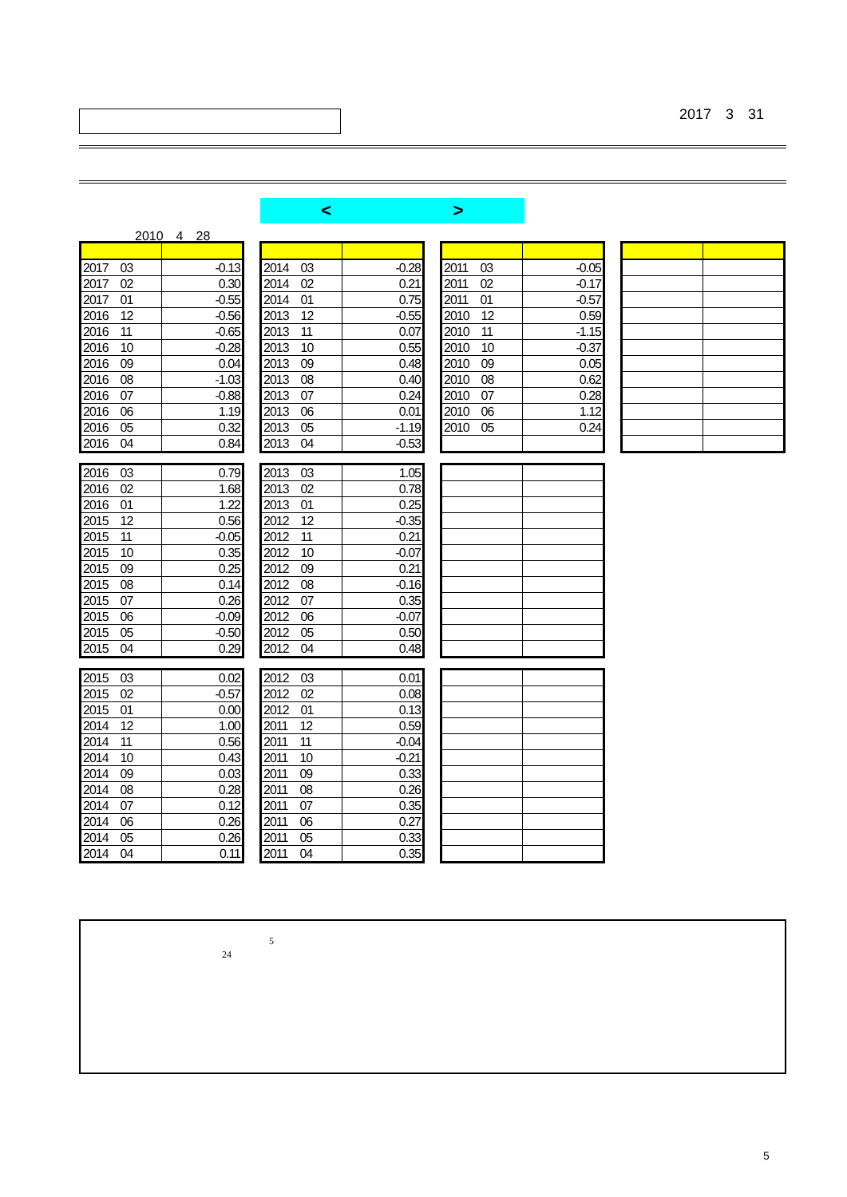2017　3　31
< >
2010　4　28
| 2017 03 | -0.13 |
| 2017 02 | 0.30 |
| 2017 01 | -0.55 |
| 2016 12 | -0.56 |
| 2016 11 | -0.65 |
| 2016 10 | -0.28 |
| 2016 09 | 0.04 |
| 2016 08 | -1.03 |
| 2016 07 | -0.88 |
| 2016 06 | 1.19 |
| 2016 05 | 0.32 |
| 2016 04 | 0.84 |
| 2014 03 | -0.28 |
| 2014 02 | 0.21 |
| 2014 01 | 0.75 |
| 2013 12 | -0.55 |
| 2013 11 | 0.07 |
| 2013 10 | 0.55 |
| 2013 09 | 0.48 |
| 2013 08 | 0.40 |
| 2013 07 | 0.24 |
| 2013 06 | 0.01 |
| 2013 05 | -1.19 |
| 2013 04 | -0.53 |
| 2011 03 | -0.05 |
| 2011 02 | -0.17 |
| 2011 01 | -0.57 |
| 2010 12 | 0.59 |
| 2010 11 | -1.15 |
| 2010 10 | -0.37 |
| 2010 09 | 0.05 |
| 2010 08 | 0.62 |
| 2010 07 | 0.28 |
| 2010 06 | 1.12 |
| 2010 05 | 0.24 |
| 2016 03 | 0.79 |
| 2016 02 | 1.68 |
| 2016 01 | 1.22 |
| 2015 12 | 0.56 |
| 2015 11 | -0.05 |
| 2015 10 | 0.35 |
| 2015 09 | 0.25 |
| 2015 08 | 0.14 |
| 2015 07 | 0.26 |
| 2015 06 | -0.09 |
| 2015 05 | -0.50 |
| 2015 04 | 0.29 |
| 2013 03 | 1.05 |
| 2013 02 | 0.78 |
| 2013 01 | 0.25 |
| 2012 12 | -0.35 |
| 2012 11 | 0.21 |
| 2012 10 | -0.07 |
| 2012 09 | 0.21 |
| 2012 08 | -0.16 |
| 2012 07 | 0.35 |
| 2012 06 | -0.07 |
| 2012 05 | 0.50 |
| 2012 04 | 0.48 |
| 2015 03 | 0.02 |
| 2015 02 | -0.57 |
| 2015 01 | 0.00 |
| 2014 12 | 1.00 |
| 2014 11 | 0.56 |
| 2014 10 | 0.43 |
| 2014 09 | 0.03 |
| 2014 08 | 0.28 |
| 2014 07 | 0.12 |
| 2014 06 | 0.26 |
| 2014 05 | 0.26 |
| 2014 04 | 0.11 |
| 2012 03 | 0.01 |
| 2012 02 | 0.08 |
| 2012 01 | 0.13 |
| 2011 12 | 0.59 |
| 2011 11 | -0.04 |
| 2011 10 | -0.21 |
| 2011 09 | 0.33 |
| 2011 08 | 0.26 |
| 2011 07 | 0.35 |
| 2011 06 | 0.27 |
| 2011 05 | 0.33 |
| 2011 04 | 0.35 |
5
24
5